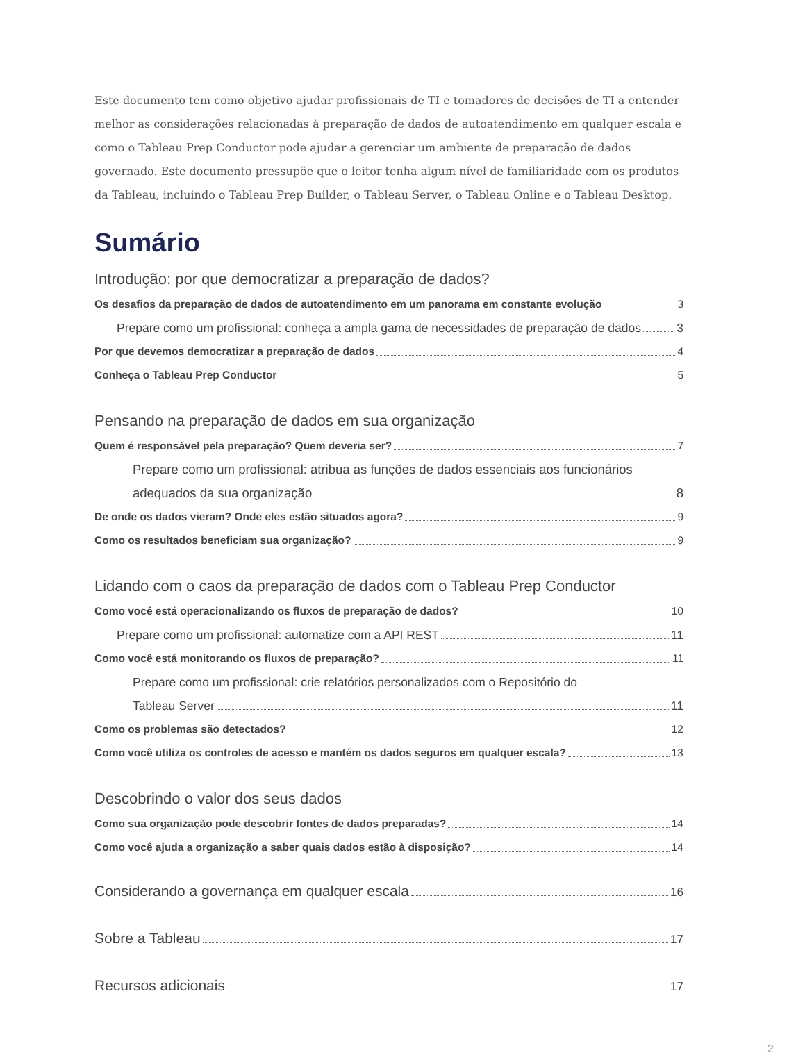Este documento tem como objetivo ajudar profissionais de TI e tomadores de decisões de TI a entender melhor as considerações relacionadas à preparação de dados de autoatendimento em qualquer escala e como o Tableau Prep Conductor pode ajudar a gerenciar um ambiente de preparação de dados governado. Este documento pressupõe que o leitor tenha algum nível de familiaridade com os produtos da Tableau, incluindo o Tableau Prep Builder, o Tableau Server, o Tableau Online e o Tableau Desktop.
Sumário
Introdução: por que democratizar a preparação de dados?
Os desafios da preparação de dados de autoatendimento em um panorama em constante evolução 3
Prepare como um profissional: conheça a ampla gama de necessidades de preparação de dados 3
Por que devemos democratizar a preparação de dados 4
Conheça o Tableau Prep Conductor 5
Pensando na preparação de dados em sua organização
Quem é responsável pela preparação? Quem deveria ser? 7
Prepare como um profissional: atribua as funções de dados essenciais aos funcionários
adequados da sua organização 8
De onde os dados vieram? Onde eles estão situados agora? 9
Como os resultados beneficiam sua organização? 9
Lidando com o caos da preparação de dados com o Tableau Prep Conductor
Como você está operacionalizando os fluxos de preparação de dados? 10
Prepare como um profissional: automatize com a API REST 11
Como você está monitorando os fluxos de preparação? 11
Prepare como um profissional: crie relatórios personalizados com o Repositório do
Tableau Server 11
Como os problemas são detectados? 12
Como você utiliza os controles de acesso e mantém os dados seguros em qualquer escala? 13
Descobrindo o valor dos seus dados
Como sua organização pode descobrir fontes de dados preparadas? 14
Como você ajuda a organização a saber quais dados estão à disposição? 14
Considerando a governança em qualquer escala 16
Sobre a Tableau 17
Recursos adicionais 17
2